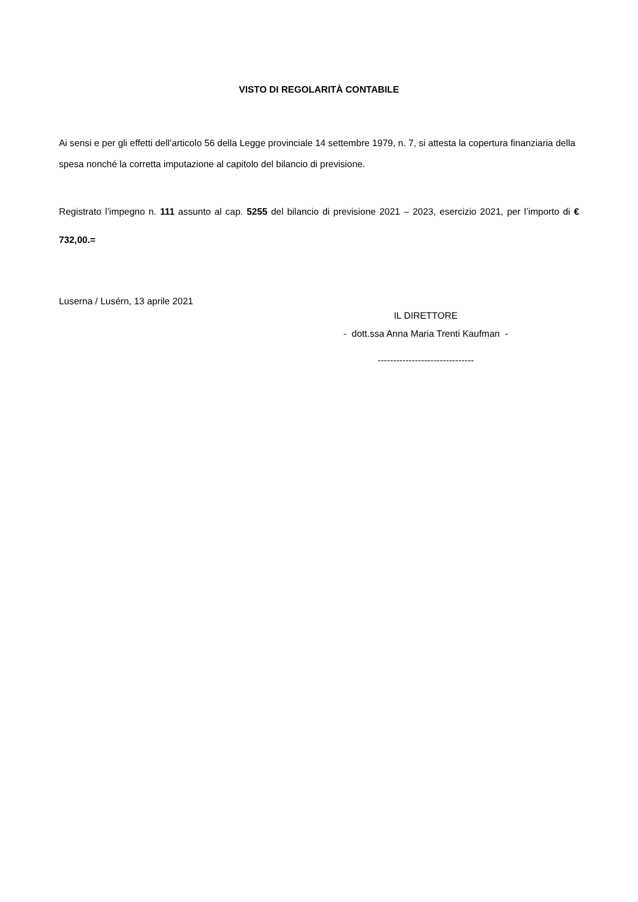VISTO DI REGOLARITÀ CONTABILE
Ai sensi e per gli effetti dell’articolo 56 della Legge provinciale 14 settembre 1979, n. 7, si attesta la copertura finanziaria della spesa nonché la corretta imputazione al capitolo del bilancio di previsione.
Registrato l’impegno n. 111 assunto al cap. 5255 del bilancio di previsione 2021 – 2023, esercizio 2021, per l’importo di € 732,00.=
Luserna / Lusérn, 13 aprile 2021
IL DIRETTORE
- dott.ssa Anna Maria Trenti Kaufman -
-------------------------------